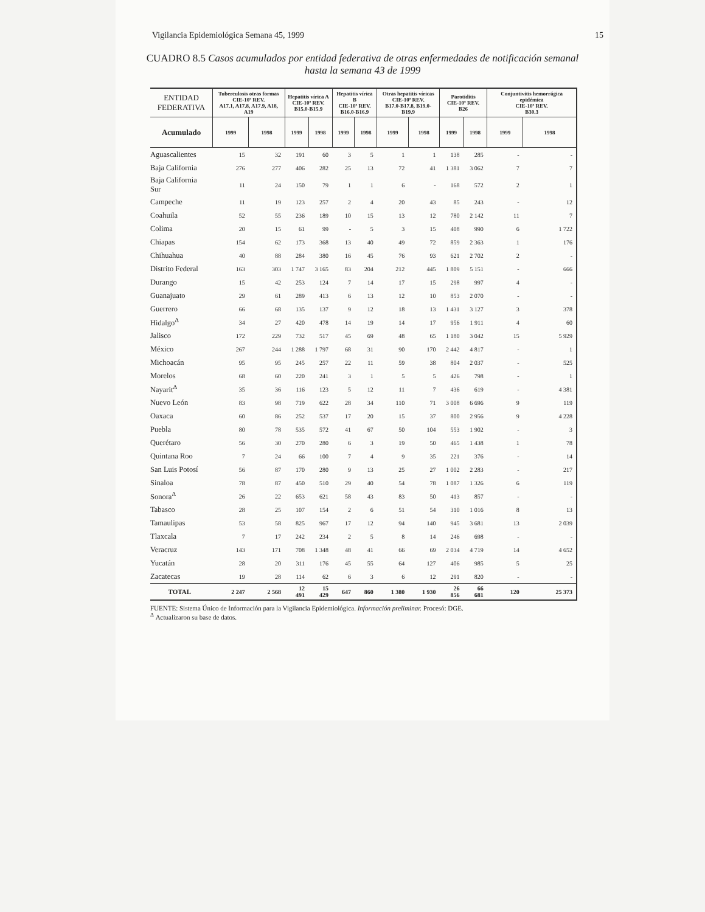Vigilancia Epidemiológica Semana 45, 1999 15
CUADRO 8.5 Casos acumulados por entidad federativa de otras enfermedades de notificación semanal hasta la semana 43 de 1999
| ENTIDAD FEDERATIVA | Tuberculosis otras formas CIE-10ª REV. A17.1, A17.8, A17.9, A18, A19 | | Hepatitis vírica A CIE-10ª REV. B15.0-B15.9 | | Hepatitis vírica B CIE-10ª REV. B16.0-B16.9 | | Otras hepatitis víricas CIE-10ª REV. B17.0-B17.8, B19.0-B19.9 | | Parotiditis CIE-10ª REV. B26 | | Conjuntivitis hemorrágica epidémica CIE-10ª REV. B30.3 | |
| --- | --- | --- | --- | --- | --- | --- | --- | --- | --- | --- | --- | --- |
| Acumulado | 1999 | 1998 | 1999 | 1998 | 1999 | 1998 | 1999 | 1998 | 1999 | 1998 | 1999 | 1998 |
| Aguascalientes | 15 | 32 | 191 | 60 | 3 | 5 | 1 | 1 | 138 | 285 | - | - |
| Baja California | 276 | 277 | 406 | 282 | 25 | 13 | 72 | 41 | 1 381 | 3 062 | 7 | 7 |
| Baja California Sur | 11 | 24 | 150 | 79 | 1 | 1 | 6 | - | 168 | 572 | 2 | 1 |
| Campeche | 11 | 19 | 123 | 257 | 2 | 4 | 20 | 43 | 85 | 243 | - | 12 |
| Coahuila | 52 | 55 | 236 | 189 | 10 | 15 | 13 | 12 | 780 | 2 142 | 11 | 7 |
| Colima | 20 | 15 | 61 | 99 | - | 5 | 3 | 15 | 408 | 990 | 6 | 1 722 |
| Chiapas | 154 | 62 | 173 | 368 | 13 | 40 | 49 | 72 | 859 | 2 363 | 1 | 176 |
| Chihuahua | 40 | 88 | 284 | 380 | 16 | 45 | 76 | 93 | 621 | 2 702 | 2 | - |
| Distrito Federal | 163 | 303 | 1 747 | 3 165 | 83 | 204 | 212 | 445 | 1 809 | 5 151 | - | 666 |
| Durango | 15 | 42 | 253 | 124 | 7 | 14 | 17 | 15 | 298 | 997 | 4 | - |
| Guanajuato | 29 | 61 | 289 | 413 | 6 | 13 | 12 | 10 | 853 | 2 070 | - | - |
| Guerrero | 66 | 68 | 135 | 137 | 9 | 12 | 18 | 13 | 1 431 | 3 127 | 3 | 378 |
| Hidalgo<sup>Δ</sup> | 34 | 27 | 420 | 478 | 14 | 19 | 14 | 17 | 956 | 1 911 | 4 | 60 |
| Jalisco | 172 | 229 | 732 | 517 | 45 | 69 | 48 | 65 | 1 180 | 3 042 | 15 | 5 929 |
| México | 267 | 244 | 1 288 | 1 797 | 68 | 31 | 90 | 170 | 2 442 | 4 817 | - | 1 |
| Michoacán | 95 | 95 | 245 | 257 | 22 | 11 | 59 | 38 | 804 | 2 037 | - | 525 |
| Morelos | 68 | 60 | 220 | 241 | 3 | 1 | 5 | 5 | 426 | 798 | - | 1 |
| Nayarit<sup>Δ</sup> | 35 | 36 | 116 | 123 | 5 | 12 | 11 | 7 | 436 | 619 | - | 4 381 |
| Nuevo León | 83 | 98 | 719 | 622 | 28 | 34 | 110 | 71 | 3 008 | 6 696 | 9 | 119 |
| Oaxaca | 60 | 86 | 252 | 537 | 17 | 20 | 15 | 37 | 800 | 2 956 | 9 | 4 228 |
| Puebla | 80 | 78 | 535 | 572 | 41 | 67 | 50 | 104 | 553 | 1 902 | - | 3 |
| Querétaro | 56 | 30 | 270 | 280 | 6 | 3 | 19 | 50 | 465 | 1 438 | 1 | 78 |
| Quintana Roo | 7 | 24 | 66 | 100 | 7 | 4 | 9 | 35 | 221 | 376 | - | 14 |
| San Luis Potosí | 56 | 87 | 170 | 280 | 9 | 13 | 25 | 27 | 1 002 | 2 283 | - | 217 |
| Sinaloa | 78 | 87 | 450 | 510 | 29 | 40 | 54 | 78 | 1 087 | 1 326 | 6 | 119 |
| Sonora<sup>Δ</sup> | 26 | 22 | 653 | 621 | 58 | 43 | 83 | 50 | 413 | 857 | - | - |
| Tabasco | 28 | 25 | 107 | 154 | 2 | 6 | 51 | 54 | 310 | 1 016 | 8 | 13 |
| Tamaulipas | 53 | 58 | 825 | 967 | 17 | 12 | 94 | 140 | 945 | 3 681 | 13 | 2 039 |
| Tlaxcala | 7 | 17 | 242 | 234 | 2 | 5 | 8 | 14 | 246 | 698 | - | - |
| Veracruz | 143 | 171 | 708 | 1 348 | 48 | 41 | 66 | 69 | 2 034 | 4 719 | 14 | 4 652 |
| Yucatán | 28 | 20 | 311 | 176 | 45 | 55 | 64 | 127 | 406 | 985 | 5 | 25 |
| Zacatecas | 19 | 28 | 114 | 62 | 6 | 3 | 6 | 12 | 291 | 820 | - | - |
| TOTAL | 2 247 | 2 568 | 12 491 | 15 429 | 647 | 860 | 1 380 | 1 930 | 26 856 | 66 681 | 120 | 25 373 |
FUENTE: Sistema Único de Información para la Vigilancia Epidemiológica. Información preliminar. Procesó: DGE.
<sup>Δ</sup> Actualizaron su base de datos.